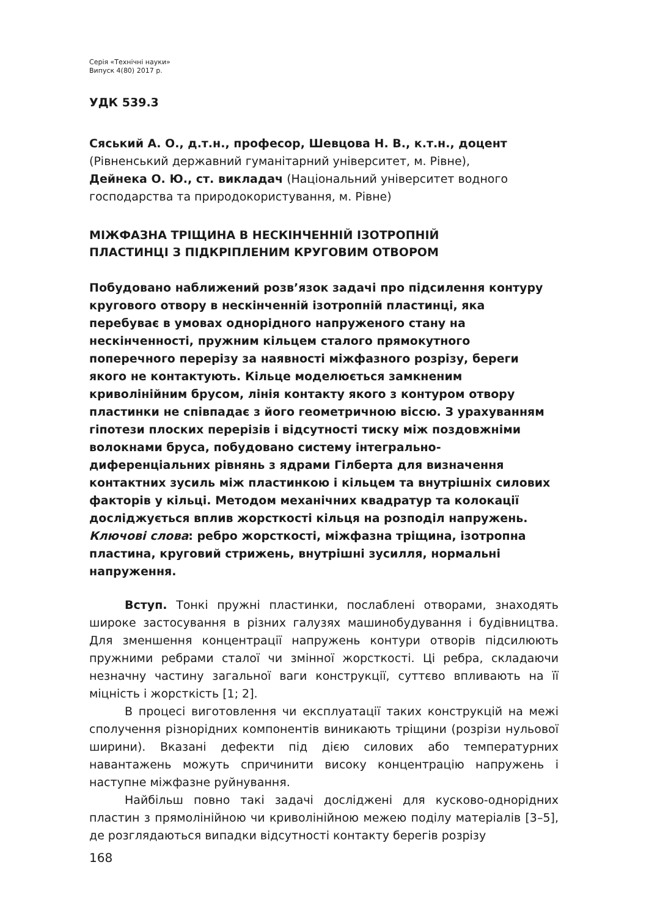Серія «Технічні науки»
Випуск 4(80) 2017 р.
УДК 539.3
Сяський А. О., д.т.н., професор, Шевцова Н. В., к.т.н., доцент
(Рівненський державний гуманітарний університет, м. Рівне),
Дейнека О. Ю., ст. викладач (Національний університет водного господарства та природокористування, м. Рівне)
МІЖФАЗНА ТРІЩИНА В НЕСКІНЧЕННІЙ ІЗОТРОПНІЙ
ПЛАСТИНЦІ З ПІДКРІПЛЕНИМ КРУГОВИМ ОТВОРОМ
Побудовано наближений розв’язок задачі про підсилення контуру кругового отвору в нескінченній ізотропній пластинці, яка перебуває в умовах однорідного напруженого стану на нескінченності, пружним кільцем сталого прямокутного поперечного перерізу за наявності міжфазного розрізу, береги якого не контактують. Кільце моделюється замкненим криволінійним брусом, лінія контакту якого з контуром отвору пластинки не співпадає з його геометричною віссю. З урахуванням гіпотези плоских перерізів і відсутності тиску між поздовжніми волокнами бруса, побудовано систему інтегрально-диференціальних рівнянь з ядрами Гілберта для визначення контактних зусиль між пластинкою і кільцем та внутрішніх силових факторів у кільці. Методом механічних квадратур та колокації досліджується вплив жорсткості кільця на розподіл напружень.
Ключові слова: ребро жорсткості, міжфазна тріщина, ізотропна пластина, круговий стрижень, внутрішні зусилля, нормальні напруження.
Вступ. Тонкі пружні пластинки, послаблені отворами, знаходять широке застосування в різних галузях машинобудування і будівництва. Для зменшення концентрації напружень контури отворів підсилюють пружними ребрами сталої чи змінної жорсткості. Ці ребра, складаючи незначну частину загальної ваги конструкції, суттєво впливають на її міцність і жорсткість [1; 2].
В процесі виготовлення чи експлуатації таких конструкцій на межі сполучення різнорідних компонентів виникають тріщини (розрізи нульової ширини). Вказані дефекти під дією силових або температурних навантажень можуть спричинити високу концентрацію напружень і наступне міжфазне руйнування.
Найбільш повно такі задачі досліджені для кусково-однорідних пластин з прямолінійною чи криволінійною межею поділу матеріалів [3–5], де розглядаються випадки відсутності контакту берегів розрізу
168